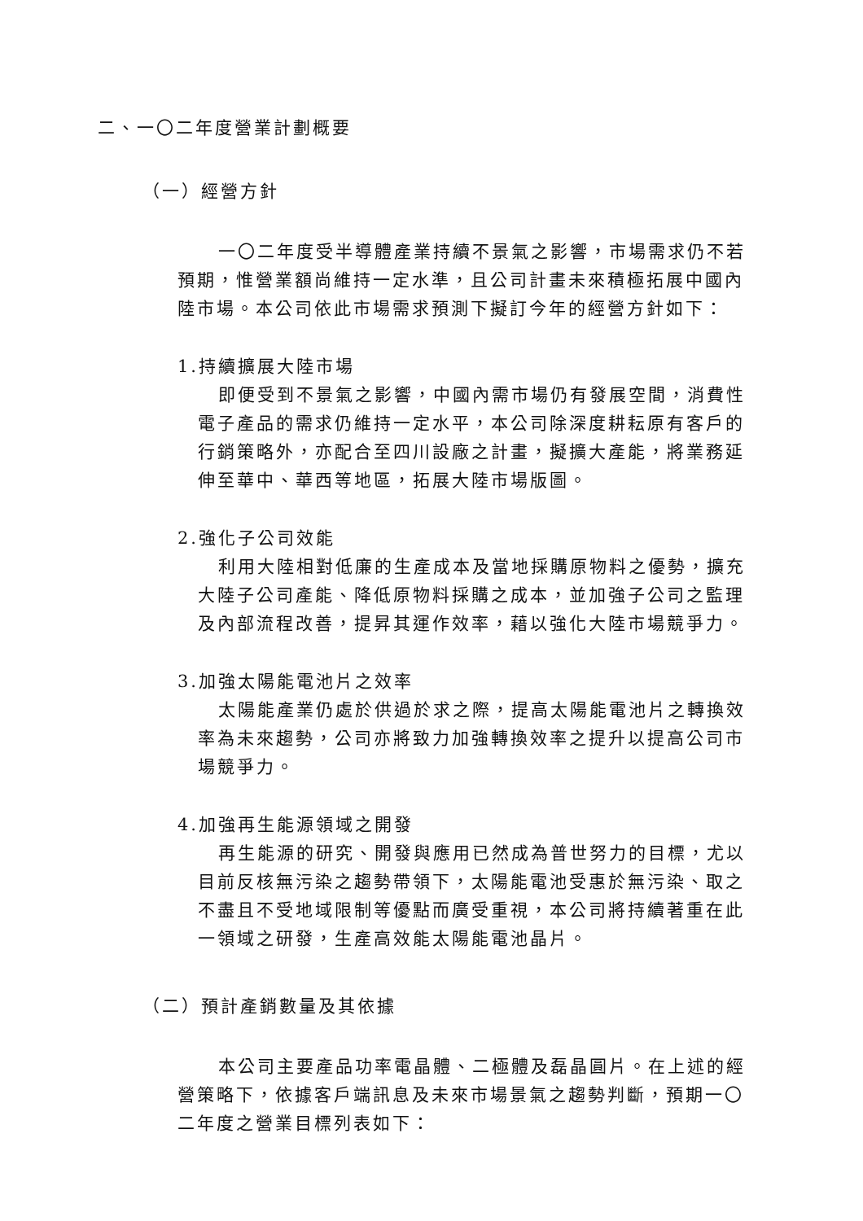二、一〇二年度營業計劃概要
（一）經營方針
一〇二年度受半導體產業持續不景氣之影響，市場需求仍不若預期，惟營業額尚維持一定水準，且公司計畫未來積極拓展中國內陸市場。本公司依此市場需求預測下擬訂今年的經營方針如下：
1.持續擴展大陸市場
即便受到不景氣之影響，中國內需市場仍有發展空間，消費性電子產品的需求仍維持一定水平，本公司除深度耕耘原有客戶的行銷策略外，亦配合至四川設廠之計畫，擬擴大產能，將業務延伸至華中、華西等地區，拓展大陸市場版圖。
2.強化子公司效能
利用大陸相對低廉的生產成本及當地採購原物料之優勢，擴充大陸子公司產能、降低原物料採購之成本，並加強子公司之監理及內部流程改善，提昇其運作效率，藉以強化大陸市場競爭力。
3.加強太陽能電池片之效率
太陽能產業仍處於供過於求之際，提高太陽能電池片之轉換效率為未來趨勢，公司亦將致力加強轉換效率之提升以提高公司市場競爭力。
4.加強再生能源領域之開發
再生能源的研究、開發與應用已然成為普世努力的目標，尤以目前反核無污染之趨勢帶領下，太陽能電池受惠於無污染、取之不盡且不受地域限制等優點而廣受重視，本公司將持續著重在此一領域之研發，生產高效能太陽能電池晶片。
（二）預計產銷數量及其依據
本公司主要產品功率電晶體、二極體及磊晶圓片。在上述的經營策略下，依據客戶端訊息及未來市場景氣之趨勢判斷，預期一〇二年度之營業目標列表如下：